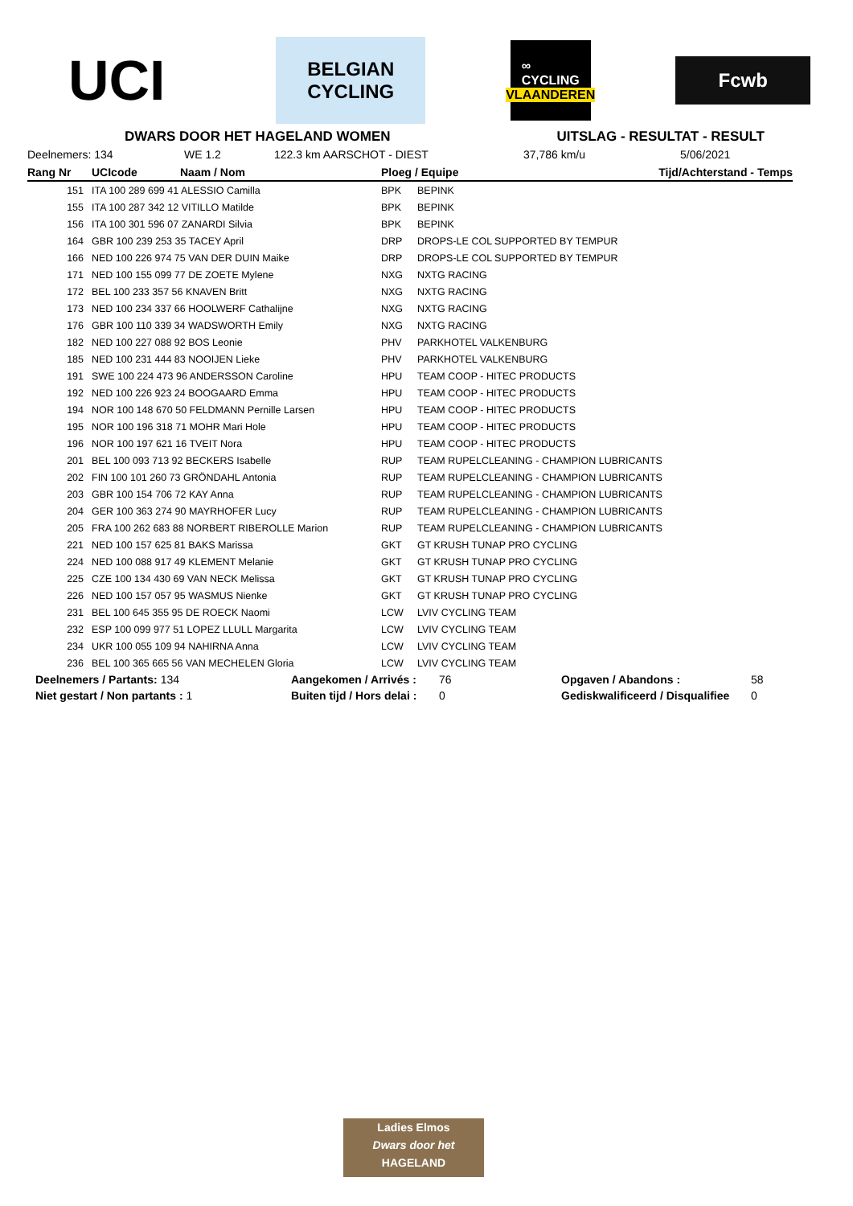UCI
BELGIAN
CYCLING
∞
CYCLING
VLAANDEREN
Fcwb
DWARS DOOR HET HAGELAND WOMEN UITSLAG - RESULTAT - RESULT
Deelnemers: 134 WE 1.2 122.3 km AARSCHOT - DIEST 37,786 km/u 5/06/2021
| Rang Nr | UCIcode | Naam / Nom | Ploeg / Equipe | | Tijd/Achterstand - Temps |
| --- | --- | --- | --- | --- | --- |
| 151 | ITA 100 289 699 41 ALESSIO Camilla | | BPK | BEPINK | |
| 155 | ITA 100 287 342 12 VITILLO Matilde | | BPK | BEPINK | |
| 156 | ITA 100 301 596 07 ZANARDI Silvia | | BPK | BEPINK | |
| 164 | GBR 100 239 253 35 TACEY April | | DRP | DROPS-LE COL SUPPORTED BY TEMPUR | |
| 166 | NED 100 226 974 75 VAN DER DUIN Maike | | DRP | DROPS-LE COL SUPPORTED BY TEMPUR | |
| 171 | NED 100 155 099 77 DE ZOETE Mylene | | NXG | NXTG RACING | |
| 172 | BEL 100 233 357 56 KNAVEN Britt | | NXG | NXTG RACING | |
| 173 | NED 100 234 337 66 HOOLWERF Cathalijne | | NXG | NXTG RACING | |
| 176 | GBR 100 110 339 34 WADSWORTH Emily | | NXG | NXTG RACING | |
| 182 | NED 100 227 088 92 BOS Leonie | | PHV | PARKHOTEL VALKENBURG | |
| 185 | NED 100 231 444 83 NOOIJEN Lieke | | PHV | PARKHOTEL VALKENBURG | |
| 191 | SWE 100 224 473 96 ANDERSSON Caroline | | HPU | TEAM COOP - HITEC PRODUCTS | |
| 192 | NED 100 226 923 24 BOOGAARD Emma | | HPU | TEAM COOP - HITEC PRODUCTS | |
| 194 | NOR 100 148 670 50 FELDMANN Pernille Larsen | | HPU | TEAM COOP - HITEC PRODUCTS | |
| 195 | NOR 100 196 318 71 MOHR Mari Hole | | HPU | TEAM COOP - HITEC PRODUCTS | |
| 196 | NOR 100 197 621 16 TVEIT Nora | | HPU | TEAM COOP - HITEC PRODUCTS | |
| 201 | BEL 100 093 713 92 BECKERS Isabelle | | RUP | TEAM RUPELCLEANING - CHAMPION LUBRICANTS | |
| 202 | FIN 100 101 260 73 GRÖNDAHL Antonia | | RUP | TEAM RUPELCLEANING - CHAMPION LUBRICANTS | |
| 203 | GBR 100 154 706 72 KAY Anna | | RUP | TEAM RUPELCLEANING - CHAMPION LUBRICANTS | |
| 204 | GER 100 363 274 90 MAYRHOFER Lucy | | RUP | TEAM RUPELCLEANING - CHAMPION LUBRICANTS | |
| 205 | FRA 100 262 683 88 NORBERT RIBEROLLE Marion | | RUP | TEAM RUPELCLEANING - CHAMPION LUBRICANTS | |
| 221 | NED 100 157 625 81 BAKS Marissa | | GKT | GT KRUSH TUNAP PRO CYCLING | |
| 224 | NED 100 088 917 49 KLEMENT Melanie | | GKT | GT KRUSH TUNAP PRO CYCLING | |
| 225 | CZE 100 134 430 69 VAN NECK Melissa | | GKT | GT KRUSH TUNAP PRO CYCLING | |
| 226 | NED 100 157 057 95 WASMUS Nienke | | GKT | GT KRUSH TUNAP PRO CYCLING | |
| 231 | BEL 100 645 355 95 DE ROECK Naomi | | LCW | LVIV CYCLING TEAM | |
| 232 | ESP 100 099 977 51 LOPEZ LLULL Margarita | | LCW | LVIV CYCLING TEAM | |
| 234 | UKR 100 055 109 94 NAHIRNA Anna | | LCW | LVIV CYCLING TEAM | |
| 236 | BEL 100 365 665 56 VAN MECHELEN Gloria | | LCW | LVIV CYCLING TEAM | |
Deelnemers / Partants: 134 Aangekomen / Arrivés : 76 Opgaven / Abandons : 58
Niet gestart / Non partants : 1 Buiten tijd / Hors delai : 0 Gediskwalificeerd / Disqualifiee 0
Ladies Elmos
Dwars door het
HAGELAND